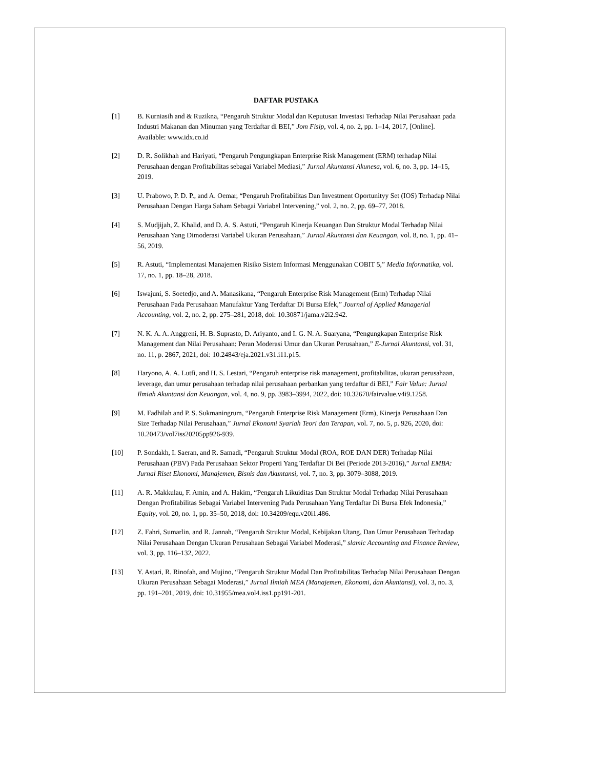DAFTAR PUSTAKA
[1] B. Kurniasih and & Ruzikna, “Pengaruh Struktur Modal dan Keputusan Investasi Terhadap Nilai Perusahaan pada Industri Makanan dan Minuman yang Terdaftar di BEI,” Jom Fisip, vol. 4, no. 2, pp. 1–14, 2017, [Online]. Available: www.idx.co.id
[2] D. R. Solikhah and Hariyati, “Pengaruh Pengungkapan Enterprise Risk Management (ERM) terhadap Nilai Perusahaan dengan Profitabilitas sebagai Variabel Mediasi,” Jurnal Akuntansi Akunesa, vol. 6, no. 3, pp. 14–15, 2019.
[3] U. Prabowo, P. D. P., and A. Oemar, “Pengaruh Profitabilitas Dan Investment Oportunityy Set (IOS) Terhadap Nilai Perusahaan Dengan Harga Saham Sebagai Variabel Intervening,” vol. 2, no. 2, pp. 69–77, 2018.
[4] S. Mudjijah, Z. Khalid, and D. A. S. Astuti, “Pengaruh Kinerja Keuangan Dan Struktur Modal Terhadap Nilai Perusahaan Yang Dimoderasi Variabel Ukuran Perusahaan,” Jurnal Akuntansi dan Keuangan, vol. 8, no. 1, pp. 41–56, 2019.
[5] R. Astuti, “Implementasi Manajemen Risiko Sistem Informasi Menggunakan COBIT 5,” Media Informatika, vol. 17, no. 1, pp. 18–28, 2018.
[6] Iswajuni, S. Soetedjo, and A. Manasikana, “Pengaruh Enterprise Risk Management (Erm) Terhadap Nilai Perusahaan Pada Perusahaan Manufaktur Yang Terdaftar Di Bursa Efek,” Journal of Applied Managerial Accounting, vol. 2, no. 2, pp. 275–281, 2018, doi: 10.30871/jama.v2i2.942.
[7] N. K. A. A. Anggreni, H. B. Suprasto, D. Ariyanto, and I. G. N. A. Suaryana, “Pengungkapan Enterprise Risk Management dan Nilai Perusahaan: Peran Moderasi Umur dan Ukuran Perusahaan,” E-Jurnal Akuntansi, vol. 31, no. 11, p. 2867, 2021, doi: 10.24843/eja.2021.v31.i11.p15.
[8] Haryono, A. A. Lutfi, and H. S. Lestari, “Pengaruh enterprise risk management, profitabilitas, ukuran perusahaan, leverage, dan umur perusahaan terhadap nilai perusahaan perbankan yang terdaftar di BEI,” Fair Value: Jurnal Ilmiah Akuntansi dan Keuangan, vol. 4, no. 9, pp. 3983–3994, 2022, doi: 10.32670/fairvalue.v4i9.1258.
[9] M. Fadhilah and P. S. Sukmaningrum, “Pengaruh Enterprise Risk Management (Erm), Kinerja Perusahaan Dan Size Terhadap Nilai Perusahaan,” Jurnal Ekonomi Syariah Teori dan Terapan, vol. 7, no. 5, p. 926, 2020, doi: 10.20473/vol7iss20205pp926-939.
[10] P. Sondakh, I. Saeran, and R. Samadi, “Pengaruh Struktur Modal (ROA, ROE DAN DER) Terhadap Nilai Perusahaan (PBV) Pada Perusahaan Sektor Properti Yang Terdaftar Di Bei (Periode 2013-2016),” Jurnal EMBA: Jurnal Riset Ekonomi, Manajemen, Bisnis dan Akuntansi, vol. 7, no. 3, pp. 3079–3088, 2019.
[11] A. R. Makkulau, F. Amin, and A. Hakim, “Pengaruh Likuiditas Dan Struktur Modal Terhadap Nilai Perusahaan Dengan Profitabilitas Sebagai Variabel Intervening Pada Perusahaan Yang Terdaftar Di Bursa Efek Indonesia,” Equity, vol. 20, no. 1, pp. 35–50, 2018, doi: 10.34209/equ.v20i1.486.
[12] Z. Fahri, Sumarlin, and R. Jannah, “Pengaruh Struktur Modal, Kebijakan Utang, Dan Umur Perusahaan Terhadap Nilai Perusahaan Dengan Ukuran Perusahaan Sebagai Variabel Moderasi,” slamic Accounting and Finance Review, vol. 3, pp. 116–132, 2022.
[13] Y. Astari, R. Rinofah, and Mujino, “Pengaruh Struktur Modal Dan Profitabilitas Terhadap Nilai Perusahaan Dengan Ukuran Perusahaan Sebagai Moderasi,” Jurnal Ilmiah MEA (Manajemen, Ekonomi, dan Akuntansi), vol. 3, no. 3, pp. 191–201, 2019, doi: 10.31955/mea.vol4.iss1.pp191-201.